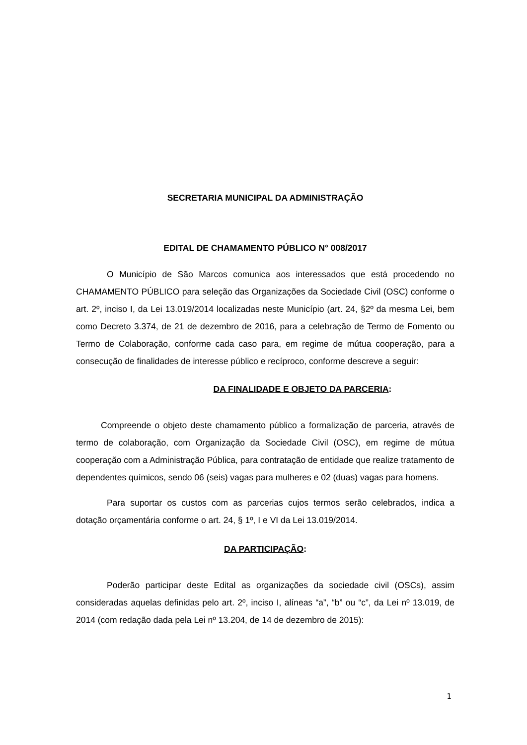SECRETARIA MUNICIPAL DA ADMINISTRAÇÃO
EDITAL DE CHAMAMENTO PÚBLICO N° 008/2017
O Município de São Marcos comunica aos interessados que está procedendo no CHAMAMENTO PÚBLICO para seleção das Organizações da Sociedade Civil (OSC) conforme o art. 2º, inciso I, da Lei 13.019/2014 localizadas neste Município (art. 24, §2º da mesma Lei, bem como Decreto 3.374, de 21 de dezembro de 2016, para a celebração de Termo de Fomento ou Termo de Colaboração, conforme cada caso para, em regime de mútua cooperação, para a consecução de finalidades de interesse público e recíproco, conforme descreve a seguir:
DA FINALIDADE E OBJETO DA PARCERIA:
Compreende o objeto deste chamamento público a formalização de parceria, através de termo de colaboração, com Organização da Sociedade Civil (OSC), em regime de mútua cooperação com a Administração Pública, para contratação de entidade que realize tratamento de dependentes químicos, sendo 06 (seis) vagas para mulheres e 02 (duas) vagas para homens.
Para suportar os custos com as parcerias cujos termos serão celebrados, indica a dotação orçamentária conforme o art. 24, § 1º, I e VI da Lei 13.019/2014.
DA PARTICIPAÇÃO:
Poderão participar deste Edital as organizações da sociedade civil (OSCs), assim consideradas aquelas definidas pelo art. 2º, inciso I, alíneas “a”, “b” ou “c”, da Lei nº 13.019, de 2014 (com redação dada pela Lei nº 13.204, de 14 de dezembro de 2015):
1